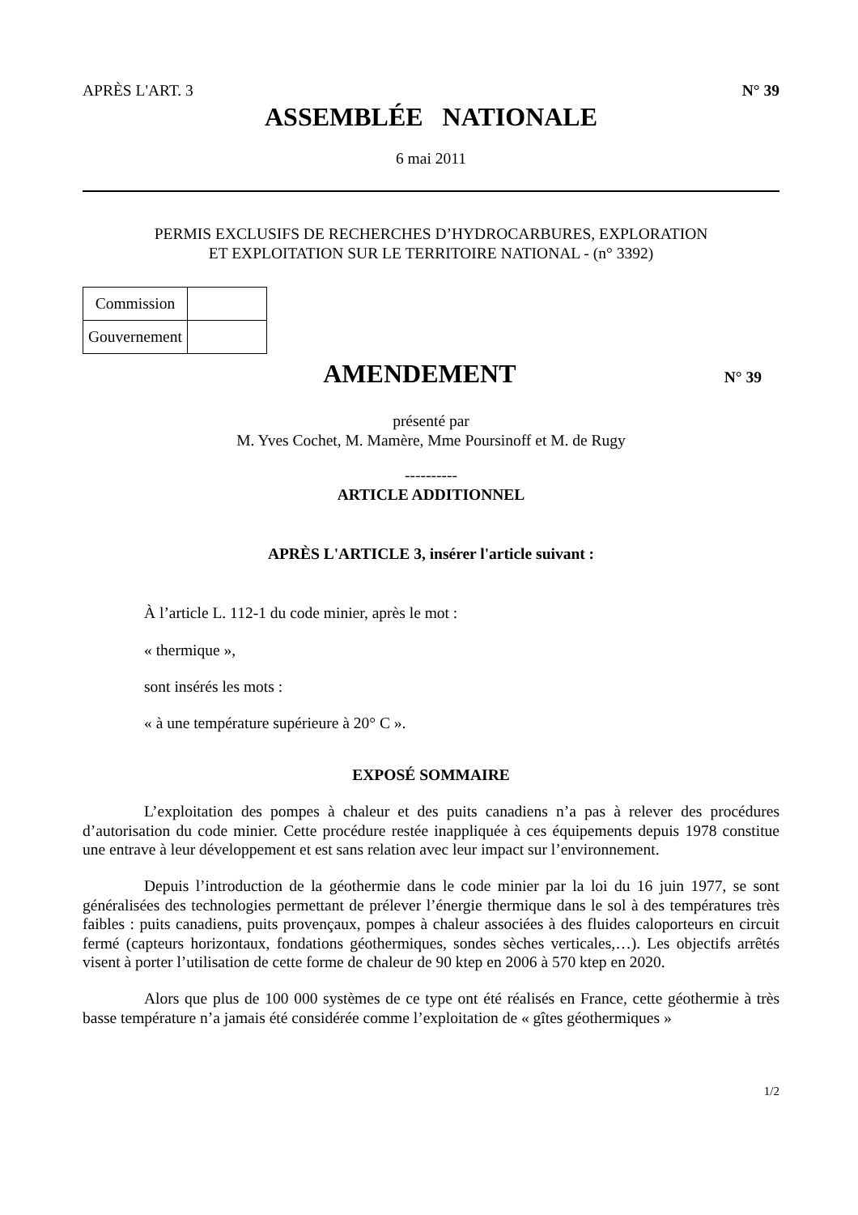APRÈS L'ART. 3 N° 39
ASSEMBLÉE NATIONALE
6 mai 2011
PERMIS EXCLUSIFS DE RECHERCHES D’HYDROCARBURES, EXPLORATION
ET EXPLOITATION SUR LE TERRITOIRE NATIONAL - (n° 3392)
| Commission | |
| Gouvernement | |
AMENDEMENT
N° 39
présenté par
M. Yves Cochet, M. Mamère, Mme Poursinoff et M. de Rugy
----------
ARTICLE ADDITIONNEL
APRÈS L'ARTICLE 3, insérer l'article suivant :
À l’article L. 112-1 du code minier, après le mot :
« thermique »,
sont insérés les mots :
« à une température supérieure à 20° C ».
EXPOSÉ SOMMAIRE
L’exploitation des pompes à chaleur et des puits canadiens n’a pas à relever des procédures d’autorisation du code minier. Cette procédure restée inappliquée à ces équipements depuis 1978 constitue une entrave à leur développement et est sans relation avec leur impact sur l’environnement.
Depuis l’introduction de la géothermie dans le code minier par la loi du 16 juin 1977, se sont généralisées des technologies permettant de prélever l’énergie thermique dans le sol à des températures très faibles : puits canadiens, puits provençaux, pompes à chaleur associées à des fluides caloporteurs en circuit fermé (capteurs horizontaux, fondations géothermiques, sondes sèches verticales,…). Les objectifs arrêtés visent à porter l’utilisation de cette forme de chaleur de 90 ktep en 2006 à 570 ktep en 2020.
Alors que plus de 100 000 systèmes de ce type ont été réalisés en France, cette géothermie à très basse température n’a jamais été considérée comme l’exploitation de « gîtes géothermiques »
1/2